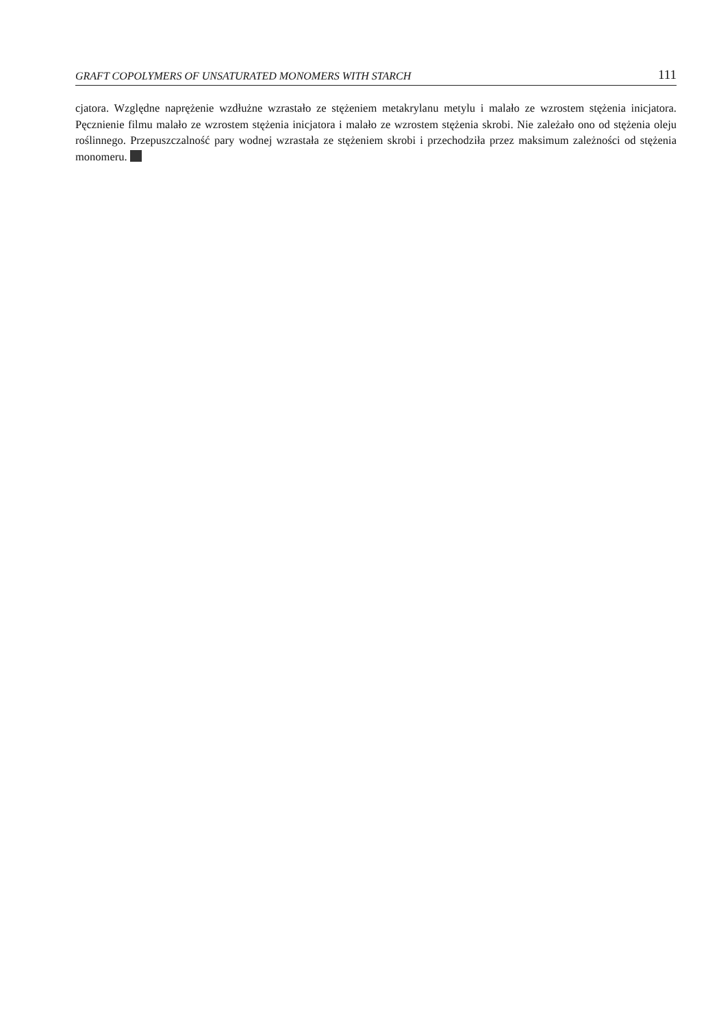GRAFT COPOLYMERS OF UNSATURATED MONOMERS WITH STARCH 111
cjatora. Względne naprężenie wzdłużne wzrastało ze stężeniem metakrylanu metylu i malało ze wzrostem stężenia inicjatora. Pęcznienie filmu malało ze wzrostem stężenia inicjatora i malało ze wzrostem stężenia skrobi. Nie zależało ono od stężenia oleju roślinnego. Przepuszczalność pary wodnej wzrastała ze stężeniem skrobi i przechodziła przez maksimum zależności od stężenia monomeru.